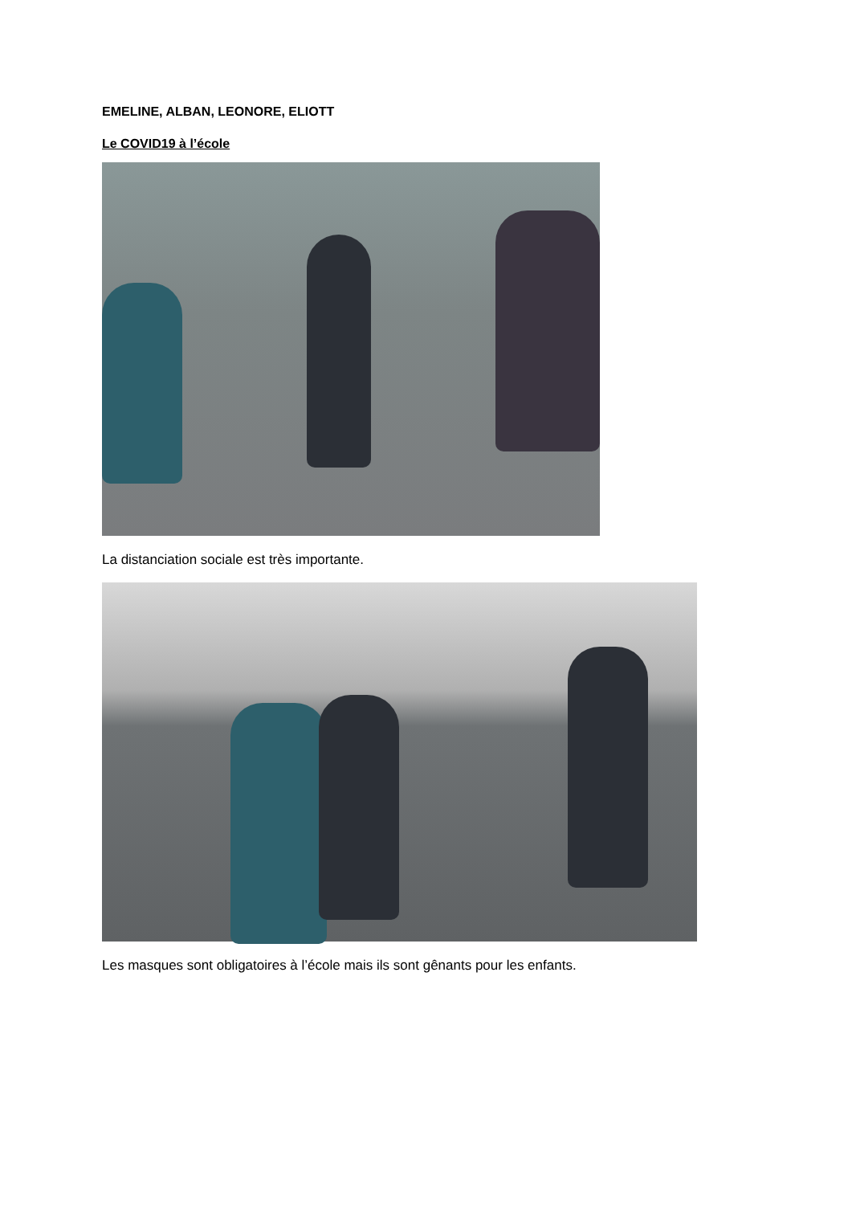EMELINE, ALBAN, LEONORE, ELIOTT
Le COVID19 à l’école
La distanciation sociale est très importante.
Les masques sont obligatoires à l’école mais ils sont gênants pour les enfants.